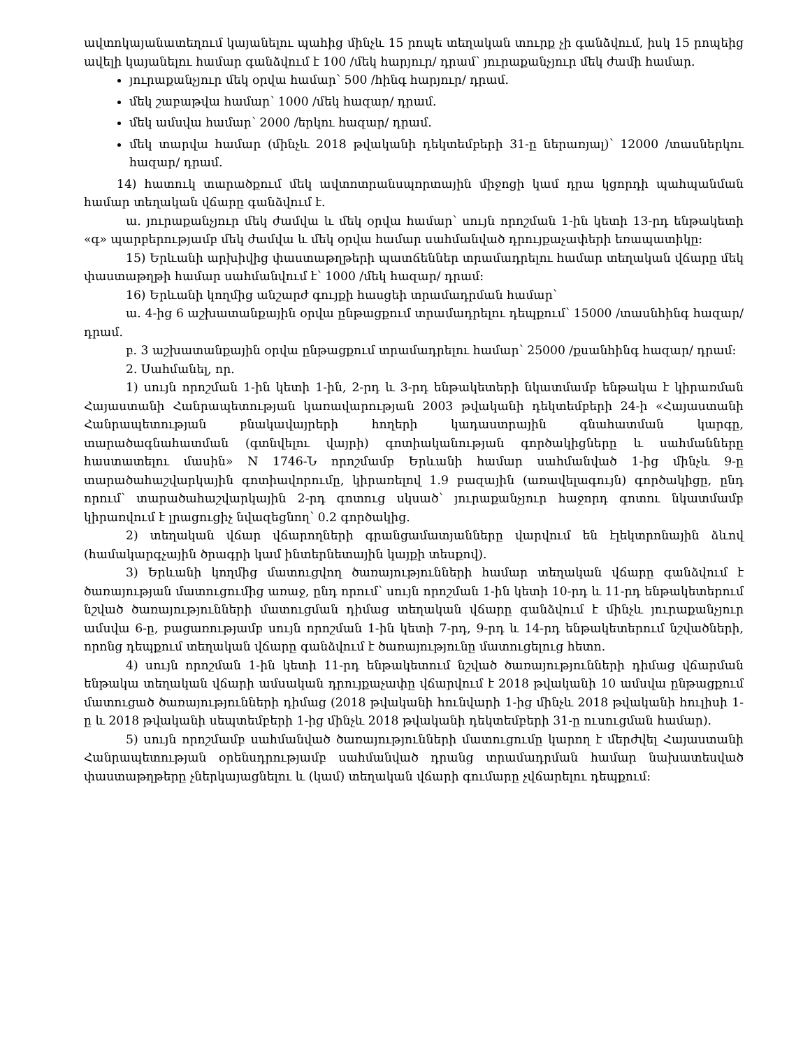ավտոկայանատեղում կայանելու պահից մինչև 15 րոպե տեղական տուրք չի գանձվում, իսկ 15 րոպեից ավելի կայանելու համար գանձվում է 100 /մեկ հարյուր/ դրամ՝ յուրաքանչյուր մեկ ժամի համար.
յուրաքանչյուր մեկ օրվա համար՝ 500 /հինգ հարյուր/ դրամ.
մեկ շաբաթվա համար՝ 1000 /մեկ հազար/ դրամ.
մեկ ամսվա համար՝ 2000 /երկու հազար/ դրամ.
մեկ տարվա համար (մինչև 2018 թվականի դեկտեմբերի 31-ը ներառյալ)՝ 12000 /տասներկու հազար/ դրամ.
14) հատուկ տարածքում մեկ ավտոտրանսպորտային միջոցի կամ դրա կցորդի պահպանման համար տեղական վճարը գանձվում է.
ա. յուրաքանչյուր մեկ ժամվա և մեկ օրվա համար՝ սույն որոշման 1-ին կետի 13-րդ ենթակետի «գ» պարբերությամբ մեկ ժամվա և մեկ օրվա համար սահմանված դրույքաչափերի եռապատիկը:
15) Երևանի արխիվից փաստաթղթերի պատճեններ տրամադրելու համար տեղական վճարը մեկ փաստաթղթի համար սահմանվում է՝ 1000 /մեկ հազար/ դրամ:
16) Երևանի կողմից անշարժ գույքի հասցեի տրամադրման համար՝
ա. 4-ից 6 աշխատանքային օրվա ընթացքում տրամադրելու դեպքում՝ 15000 /տասնհինգ հազար/ դրամ.
բ. 3 աշխատանքային օրվա ընթացքում տրամադրելու համար՝ 25000 /քսանհինգ հազար/ դրամ:
2. Սահմանել, որ.
1) սույն որոշման 1-ին կետի 1-ին, 2-րդ և 3-րդ ենթակետերի նկատմամբ ենթակա է կիրառման Հայաստանի Հանրապետության կառավարության 2003 թվականի դեկտեմբերի 24-ի «Հայաստանի Հանրապետության բնակավայրերի հողերի կադաստրային գնահատման կարգը, տարածագնահատման (գտնվելու վայրի) գոտիականության գործակիցները և սահմանները հաստատելու մասին» N 1746-Ն որոշմամբ Երևանի համար սահմանված 1-ից մինչև 9-ը տարածահաշվարկային գոտիավորումը, կիրառելով 1.9 բազային (առավելագույն) գործակիցը, ընդ որում՝ տարածահաշվարկային 2-րդ գոտուց սկսած՝ յուրաքանչյուր հաջորդ գոտու նկատմամբ կիրառվում է լրացուցիչ նվազեցնող՝ 0.2 գործակից.
2) տեղական վճար վճարողների գրանցամատյանները վարվում են էլեկտրոնային ձևով (համակարգչային ծրագրի կամ ինտերնետային կայքի տեսքով).
3) Երևանի կողմից մատուցվող ծառայությունների համար տեղական վճարը գանձվում է ծառայության մատուցումից առաջ, ընդ որում՝ սույն որոշման 1-ին կետի 10-րդ և 11-րդ ենթակետերում նշված ծառայությունների մատուցման դիմաց տեղական վճարը գանձվում է մինչև յուրաքանչյուր ամսվա 6-ը, բացառությամբ սույն որոշման 1-ին կետի 7-րդ, 9-րդ և 14-րդ ենթակետերում նշվածների, որոնց դեպքում տեղական վճարը գանձվում է ծառայությունը մատուցելուց հետո.
4) սույն որոշման 1-ին կետի 11-րդ ենթակետում նշված ծառայությունների դիմաց վճարման ենթակա տեղական վճարի ամսական դրույքաչափը վճարվում է 2018 թվականի 10 ամսվա ընթացքում մատուցած ծառայությունների դիմաց (2018 թվականի հունվարի 1-ից մինչև 2018 թվականի հուլիսի 1-ը և 2018 թվականի սեպտեմբերի 1-ից մինչև 2018 թվականի դեկտեմբերի 31-ը ուսուցման համար).
5) սույն որոշմամբ սահմանված ծառայությունների մատուցումը կարող է մերժվել Հայաստանի Հանրապետության օրենսդրությամբ սահմանված դրանց տրամադրման համար նախատեսված փաստաթղթերը չներկայացնելու և (կամ) տեղական վճարի գումարը չվճարելու դեպքում: